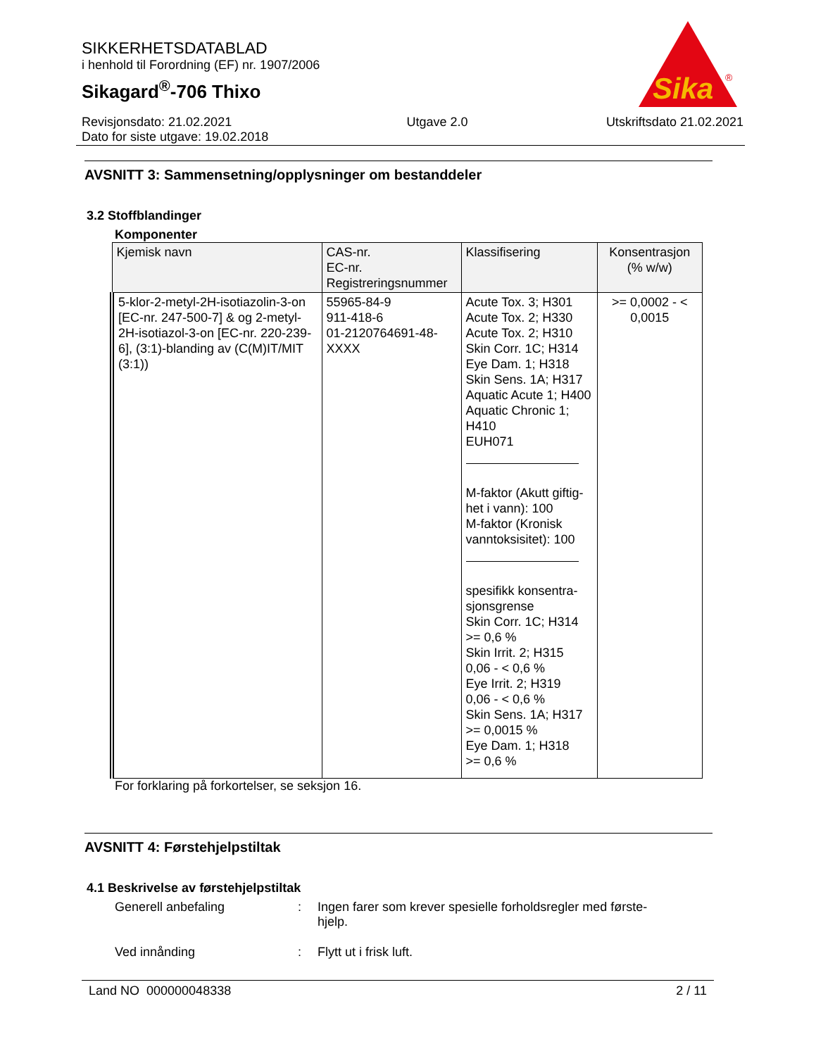SIKKERHETSDATABLAD
i henhold til Forordning (EF) nr. 1907/2006
Sikagard<sup>®</sup>-706 Thixo
Sika
®
Revisjonsdato: 21.02.2021
Dato for siste utgave: 19.02.2018
Utgave 2.0 Utskriftsdato 21.02.2021
AVSNITT 3: Sammensetning/opplysninger om bestanddeler
3.2 Stoffblandinger
Komponenter
| Kjemisk navn | CAS-nr. EC-nr. Registreringsnummer | Klassifisering | Konsentrasjon (% w/w) |
| --- | --- | --- | --- |
| 5-klor-2-metyl-2H-isotiazolin-3-on [EC-nr. 247-500-7] & og 2-metyl-2H-isotiazol-3-on [EC-nr. 220-239-6], (3:1)-blanding av (C(M)IT/MIT (3:1)) | 55965-84-9 911-418-6 01-2120764691-48-XXXX | Acute Tox. 3; H301 Acute Tox. 2; H330 Acute Tox. 2; H310 Skin Corr. 1C; H314 Eye Dam. 1; H318 Skin Sens. 1A; H317 Aquatic Acute 1; H400 Aquatic Chronic 1; H410 EUH071 M-faktor (Akutt giftig-het i vann): 100 M-faktor (Kronisk vanntoksisitet): 100 spesifikk konsentra-sjonsgrense Skin Corr. 1C; H314 >= 0,6 % Skin Irrit. 2; H315 0,06 - < 0,6 % Eye Irrit. 2; H319 0,06 - < 0,6 % Skin Sens. 1A; H317 >= 0,0015 % Eye Dam. 1; H318 >= 0,6 % | >= 0,0002 - < 0,0015 |
For forklaring på forkortelser, se seksjon 16.
AVSNITT 4: Førstehjelpstiltak
4.1 Beskrivelse av førstehjelpstiltak
Generell anbefaling : Ingen farer som krever spesielle forholdsregler med første-hjelp.
Ved innånding : Flytt ut i frisk luft.
Land NO 000000048338 2 / 11